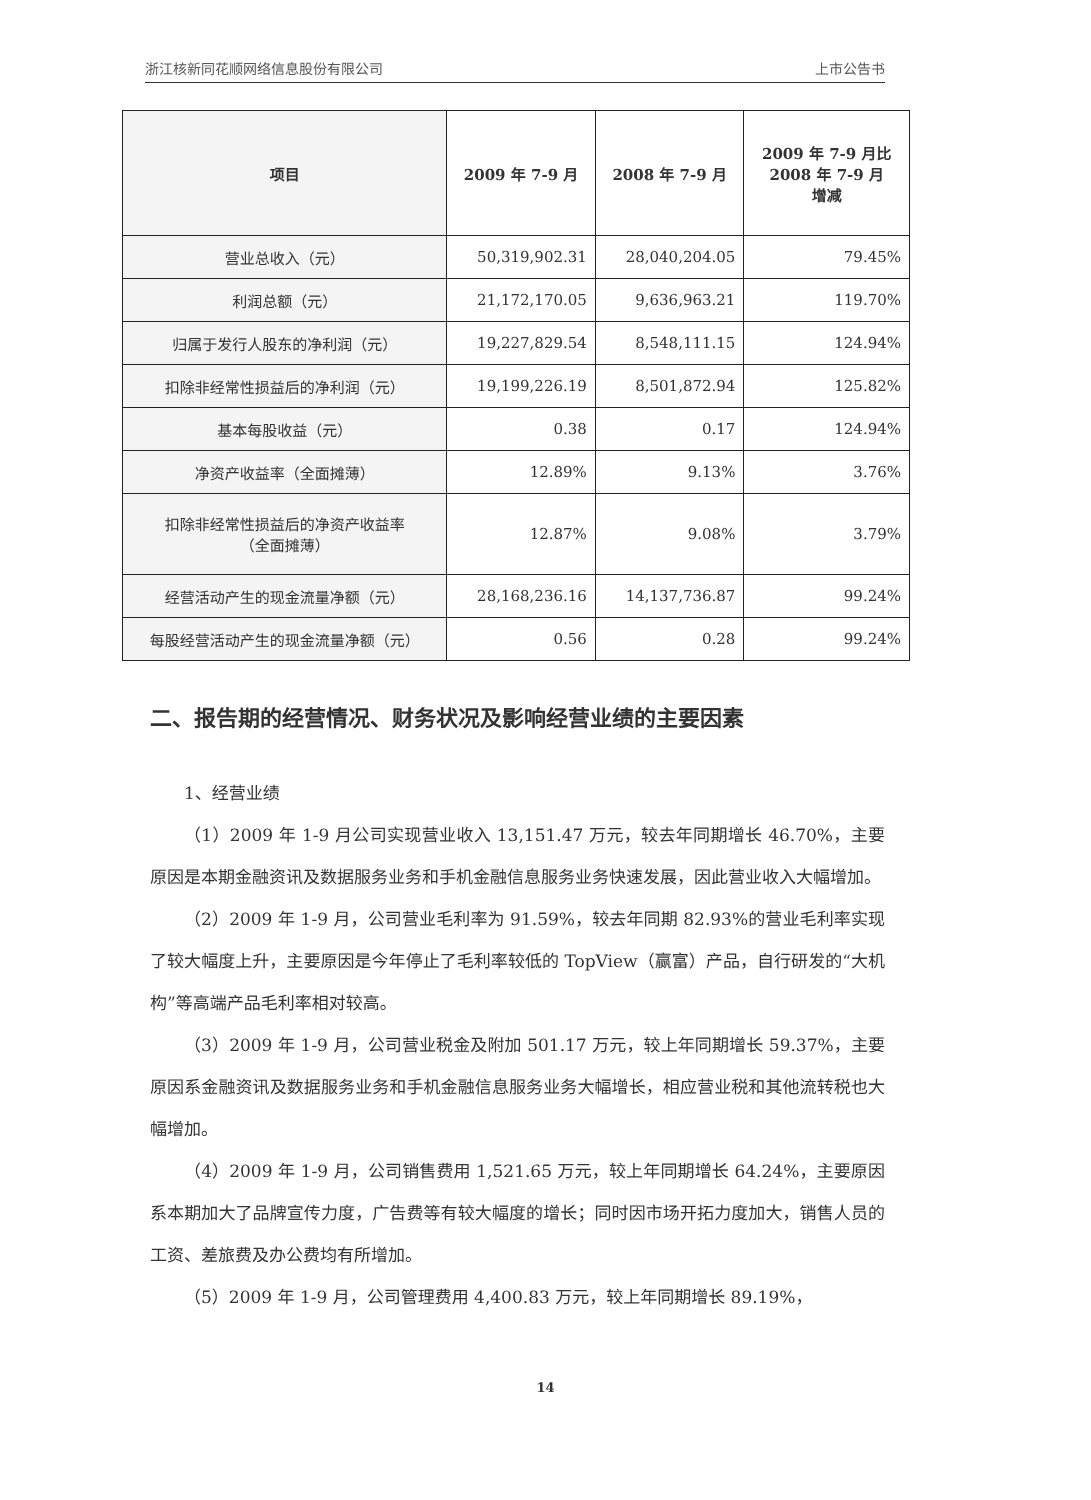浙江核新同花顺网络信息股份有限公司 上市公告书
| 项目 | 2009 年 7-9 月 | 2008 年 7-9 月 | 2009 年 7-9 月比 2008 年 7-9 月 增减 |
| --- | --- | --- | --- |
| 营业总收入（元） | 50,319,902.31 | 28,040,204.05 | 79.45% |
| 利润总额（元） | 21,172,170.05 | 9,636,963.21 | 119.70% |
| 归属于发行人股东的净利润（元） | 19,227,829.54 | 8,548,111.15 | 124.94% |
| 扣除非经常性损益后的净利润（元） | 19,199,226.19 | 8,501,872.94 | 125.82% |
| 基本每股收益（元） | 0.38 | 0.17 | 124.94% |
| 净资产收益率（全面摊薄） | 12.89% | 9.13% | 3.76% |
| 扣除非经常性损益后的净资产收益率 （全面摊薄） | 12.87% | 9.08% | 3.79% |
| 经营活动产生的现金流量净额（元） | 28,168,236.16 | 14,137,736.87 | 99.24% |
| 每股经营活动产生的现金流量净额（元） | 0.56 | 0.28 | 99.24% |
二、报告期的经营情况、财务状况及影响经营业绩的主要因素
1、经营业绩
（1）2009 年 1-9 月公司实现营业收入 13,151.47 万元，较去年同期增长 46.70%，主要原因是本期金融资讯及数据服务业务和手机金融信息服务业务快速发展，因此营业收入大幅增加。
（2）2009 年 1-9 月，公司营业毛利率为 91.59%，较去年同期 82.93%的营业毛利率实现了较大幅度上升，主要原因是今年停止了毛利率较低的 TopView（赢富）产品，自行研发的“大机构”等高端产品毛利率相对较高。
（3）2009 年 1-9 月，公司营业税金及附加 501.17 万元，较上年同期增长 59.37%，主要原因系金融资讯及数据服务业务和手机金融信息服务业务大幅增长，相应营业税和其他流转税也大幅增加。
（4）2009 年 1-9 月，公司销售费用 1,521.65 万元，较上年同期增长 64.24%，主要原因系本期加大了品牌宣传力度，广告费等有较大幅度的增长；同时因市场开拓力度加大，销售人员的工资、差旅费及办公费均有所增加。
（5）2009 年 1-9 月，公司管理费用 4,400.83 万元，较上年同期增长 89.19%，
14